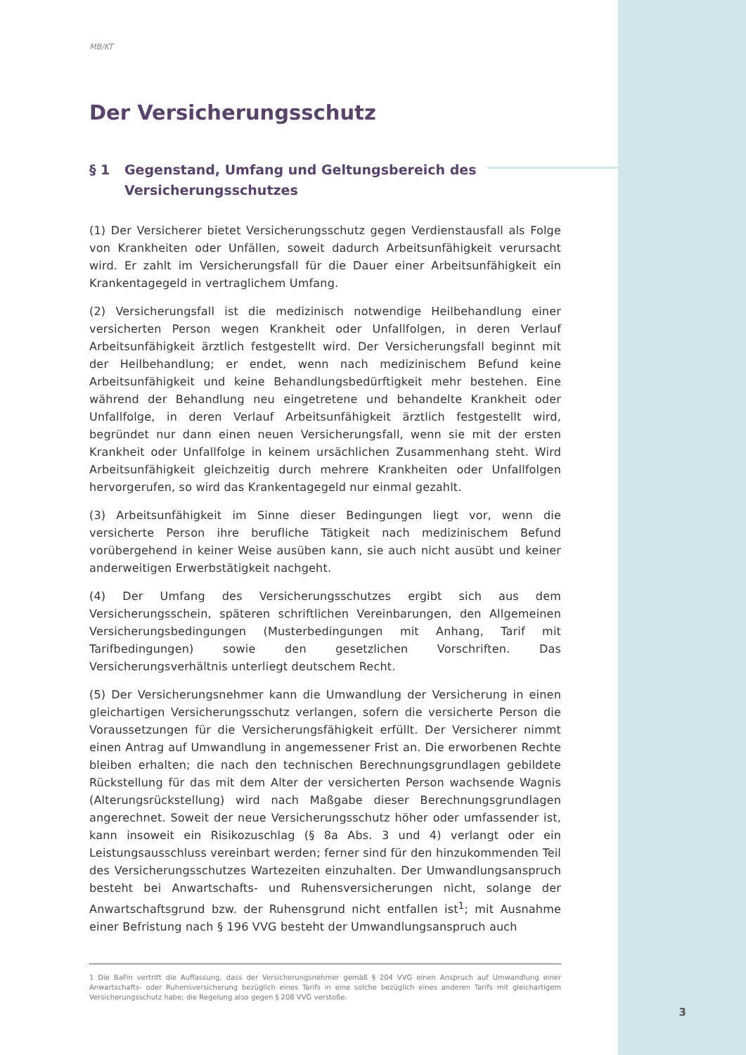MB/KT
Der Versicherungsschutz
§ 1 Gegenstand, Umfang und Geltungsbereich des Versicherungsschutzes
(1) Der Versicherer bietet Versicherungsschutz gegen Verdienstausfall als Folge von Krankheiten oder Unfällen, soweit dadurch Arbeitsunfähigkeit verursacht wird. Er zahlt im Versicherungsfall für die Dauer einer Arbeitsunfähigkeit ein Krankentagegeld in vertraglichem Umfang.
(2) Versicherungsfall ist die medizinisch notwendige Heilbehandlung einer versicherten Person wegen Krankheit oder Unfallfolgen, in deren Verlauf Arbeitsunfähigkeit ärztlich festgestellt wird. Der Versicherungsfall beginnt mit der Heilbehandlung; er endet, wenn nach medizinischem Befund keine Arbeitsunfähigkeit und keine Behandlungsbedürftigkeit mehr bestehen. Eine während der Behandlung neu eingetretene und behandelte Krankheit oder Unfallfolge, in deren Verlauf Arbeitsunfähigkeit ärztlich festgestellt wird, begründet nur dann einen neuen Versicherungsfall, wenn sie mit der ersten Krankheit oder Unfallfolge in keinem ursächlichen Zusammenhang steht. Wird Arbeitsunfähigkeit gleichzeitig durch mehrere Krankheiten oder Unfallfolgen hervorgerufen, so wird das Krankentagegeld nur einmal gezahlt.
(3) Arbeitsunfähigkeit im Sinne dieser Bedingungen liegt vor, wenn die versicherte Person ihre berufliche Tätigkeit nach medizinischem Befund vorübergehend in keiner Weise ausüben kann, sie auch nicht ausübt und keiner anderweitigen Erwerbstätigkeit nachgeht.
(4) Der Umfang des Versicherungsschutzes ergibt sich aus dem Versicherungsschein, späteren schriftlichen Vereinbarungen, den Allgemeinen Versicherungsbedingungen (Musterbedingungen mit Anhang, Tarif mit Tarifbedingungen) sowie den gesetzlichen Vorschriften. Das Versicherungsverhältnis unterliegt deutschem Recht.
(5) Der Versicherungsnehmer kann die Umwandlung der Versicherung in einen gleichartigen Versicherungsschutz verlangen, sofern die versicherte Person die Voraussetzungen für die Versicherungsfähigkeit erfüllt. Der Versicherer nimmt einen Antrag auf Umwandlung in angemessener Frist an. Die erworbenen Rechte bleiben erhalten; die nach den technischen Berechnungsgrundlagen gebildete Rückstellung für das mit dem Alter der versicherten Person wachsende Wagnis (Alterungsrückstellung) wird nach Maßgabe dieser Berechnungsgrundlagen angerechnet. Soweit der neue Versicherungsschutz höher oder umfassender ist, kann insoweit ein Risikozuschlag (§ 8a Abs. 3 und 4) verlangt oder ein Leistungsausschluss vereinbart werden; ferner sind für den hinzukommenden Teil des Versicherungsschutzes Wartezeiten einzuhalten. Der Umwandlungsanspruch besteht bei Anwartschafts- und Ruhensversicherungen nicht, solange der Anwartschaftsgrund bzw. der Ruhensgrund nicht entfallen ist<sup>1</sup>; mit Ausnahme einer Befristung nach § 196 VVG besteht der Umwandlungsanspruch auch
1 Die BaFin vertritt die Auffassung, dass der Versicherungsnehmer gemäß § 204 VVG einen Anspruch auf Umwandlung einer Anwartschafts- oder Ruhensversicherung bezüglich eines Tarifs in eine solche bezüglich eines anderen Tarifs mit gleichartigem Versicherungsschutz habe; die Regelung also gegen § 208 VVG verstoße.
3